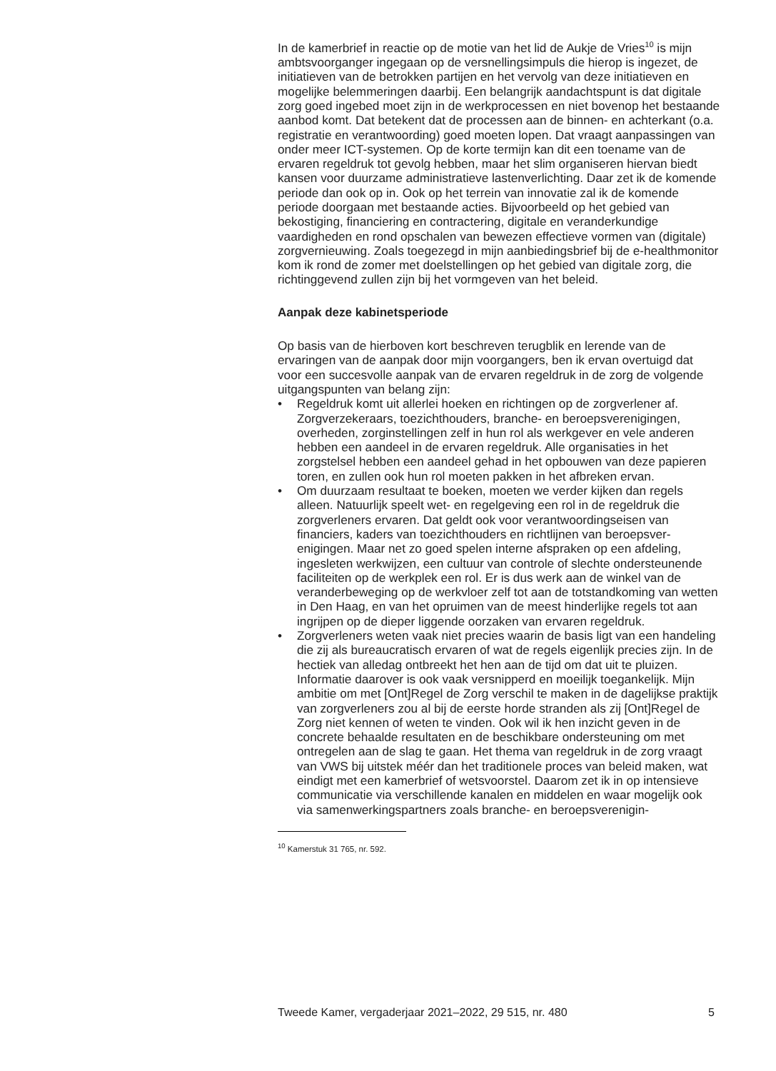In de kamerbrief in reactie op de motie van het lid de Aukje de Vries<sup>10</sup> is mijn ambtsvoorganger ingegaan op de versnellingsimpuls die hierop is ingezet, de initiatieven van de betrokken partijen en het vervolg van deze initiatieven en mogelijke belemmeringen daarbij. Een belangrijk aandachtspunt is dat digitale zorg goed ingebed moet zijn in de werkpro­cessen en niet bovenop het bestaande aanbod komt. Dat betekent dat de processen aan de binnen- en achterkant (o.a. registratie en verant­woording) goed moeten lopen. Dat vraagt aanpassingen van onder meer ICT-systemen. Op de korte termijn kan dit een toename van de ervaren regeldruk tot gevolg hebben, maar het slim organiseren hiervan biedt kansen voor duurzame administratieve lastenverlichting. Daar zet ik de komende periode dan ook op in. Ook op het terrein van innovatie zal ik de komende periode doorgaan met bestaande acties. Bijvoorbeeld op het gebied van bekostiging, financiering en contractering, digitale en veranderkundige vaardigheden en rond opschalen van bewezen effectieve vormen van (digitale) zorgvernieuwing. Zoals toegezegd in mijn aanbie­dingsbrief bij de e-healthmonitor kom ik rond de zomer met doelstellingen op het gebied van digitale zorg, die richtinggevend zullen zijn bij het vormgeven van het beleid.
Aanpak deze kabinetsperiode
Op basis van de hierboven kort beschreven terugblik en lerende van de ervaringen van de aanpak door mijn voorgangers, ben ik ervan overtuigd dat voor een succesvolle aanpak van de ervaren regeldruk in de zorg de volgende uitgangspunten van belang zijn:
• Regeldruk komt uit allerlei hoeken en richtingen op de zorgverlener af. Zorgverzekeraars, toezichthouders, branche- en beroepsverenigingen, overheden, zorginstellingen zelf in hun rol als werkgever en vele anderen hebben een aandeel in de ervaren regeldruk. Alle organisaties in het zorgstelsel hebben een aandeel gehad in het opbouwen van deze papieren toren, en zullen ook hun rol moeten pakken in het afbreken ervan.
• Om duurzaam resultaat te boeken, moeten we verder kijken dan regels alleen. Natuurlijk speelt wet- en regelgeving een rol in de regeldruk die zorgverleners ervaren. Dat geldt ook voor verantwoordingseisen van financiers, kaders van toezichthouders en richtlijnen van beroepsver­enigingen. Maar net zo goed spelen interne afspraken op een afdeling, ingesleten werkwijzen, een cultuur van controle of slechte ondersteu­nende faciliteiten op de werkplek een rol. Er is dus werk aan de winkel van de veranderbeweging op de werkvloer zelf tot aan de totstandko­ming van wetten in Den Haag, en van het opruimen van de meest hinderlijke regels tot aan ingrijpen op de dieper liggende oorzaken van ervaren regeldruk.
• Zorgverleners weten vaak niet precies waarin de basis ligt van een handeling die zij als bureaucratisch ervaren of wat de regels eigenlijk precies zijn. In de hectiek van alledag ontbreekt het hen aan de tijd om dat uit te pluizen. Informatie daarover is ook vaak versnipperd en moeilijk toegankelijk. Mijn ambitie om met [Ont]Regel de Zorg verschil te maken in de dagelijkse praktijk van zorgverleners zou al bij de eerste horde stranden als zij [Ont]Regel de Zorg niet kennen of weten te vinden. Ook wil ik hen inzicht geven in de concrete behaalde resultaten en de beschikbare ondersteuning om met ontregelen aan de slag te gaan. Het thema van regeldruk in de zorg vraagt van VWS bij uitstek méér dan het traditionele proces van beleid maken, wat eindigt met een kamerbrief of wetsvoorstel. Daarom zet ik in op intensieve communicatie via verschillende kanalen en middelen en waar mogelijk ook via samenwerkingspartners zoals branche- en beroepsverenigin-
<sup>10</sup> Kamerstuk 31 765, nr. 592.
Tweede Kamer, vergaderjaar 2021–2022, 29 515, nr. 480 5